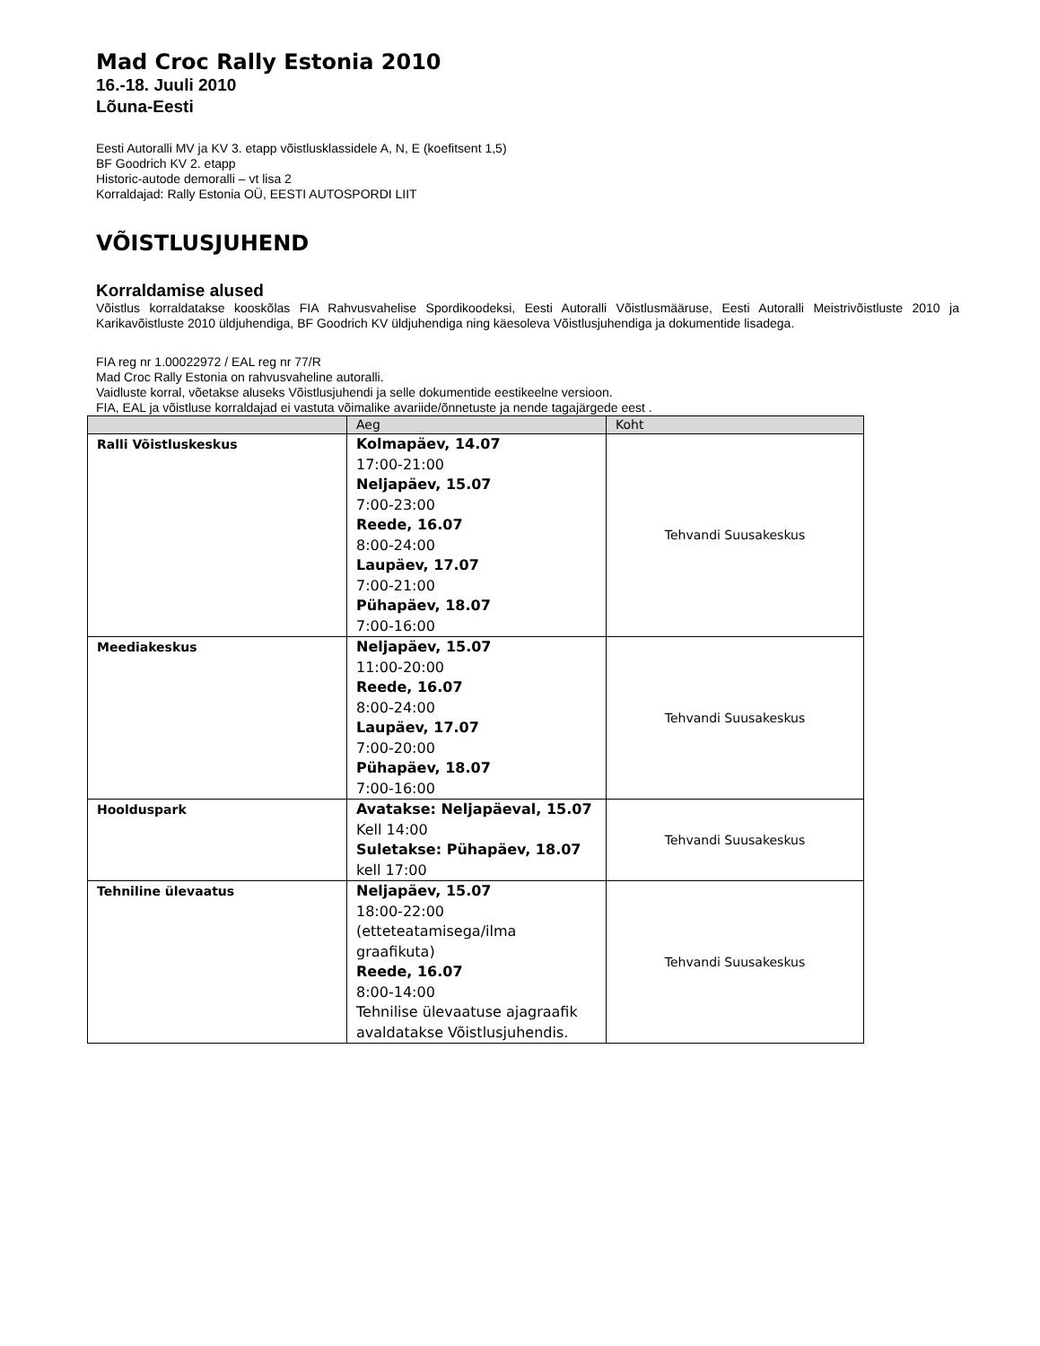Mad Croc Rally Estonia 2010
16.-18. Juuli 2010
Lõuna-Eesti
Eesti Autoralli MV ja KV 3. etapp võistlusklassidele A, N, E (koefitsent 1,5)
BF Goodrich KV 2. etapp
Historic-autode demoralli – vt lisa 2
Korraldajad: Rally Estonia OÜ, EESTI AUTOSPORDI LIIT
VÕISTLUSJUHEND
Korraldamise alused
Võistlus korraldatakse kooskõlas FIA Rahvusvahelise Spordikoodeksi, Eesti Autoralli Võistlusmääruse, Eesti Autoralli Meistrivõistluste 2010 ja Karikavõistluste 2010 üldjuhendiga, BF Goodrich KV üldjuhendiga ning käesoleva Võistlusjuhendiga ja dokumentide lisadega.
FIA reg nr 1.00022972 / EAL reg nr 77/R
Mad Croc Rally Estonia on rahvusvaheline autoralli.
Vaidluste korral, võetakse aluseks Võistlusjuhendi ja selle dokumentide eestikeelne versioon.
FIA, EAL ja võistluse korraldajad ei vastuta võimalike avariide/õnnetuste ja nende tagajärgede eest .
| | Aeg | Koht |
| --- | --- | --- |
| Ralli Võistluskeskus | Kolmapäev, 14.07 17:00-21:00 Neljapäev, 15.07 7:00-23:00 Reede, 16.07 8:00-24:00 Laupäev, 17.07 7:00-21:00 Pühapäev, 18.07 7:00-16:00 | Tehvandi Suusakeskus |
| Meediakeskus | Neljapäev, 15.07 11:00-20:00 Reede, 16.07 8:00-24:00 Laupäev, 17.07 7:00-20:00 Pühapäev, 18.07 7:00-16:00 | Tehvandi Suusakeskus |
| Hoolduspark | Avatakse: Neljapäeval, 15.07 Kell 14:00 Suletakse: Pühapäev, 18.07 kell 17:00 | Tehvandi Suusakeskus |
| Tehniline ülevaatus | Neljapäev, 15.07 18:00-22:00 (etteteatamisega/ilma graafikuta) Reede, 16.07 8:00-14:00 Tehnilise ülevaatuse ajagraafik avaldatakse Võistlusjuhendis. | Tehvandi Suusakeskus |